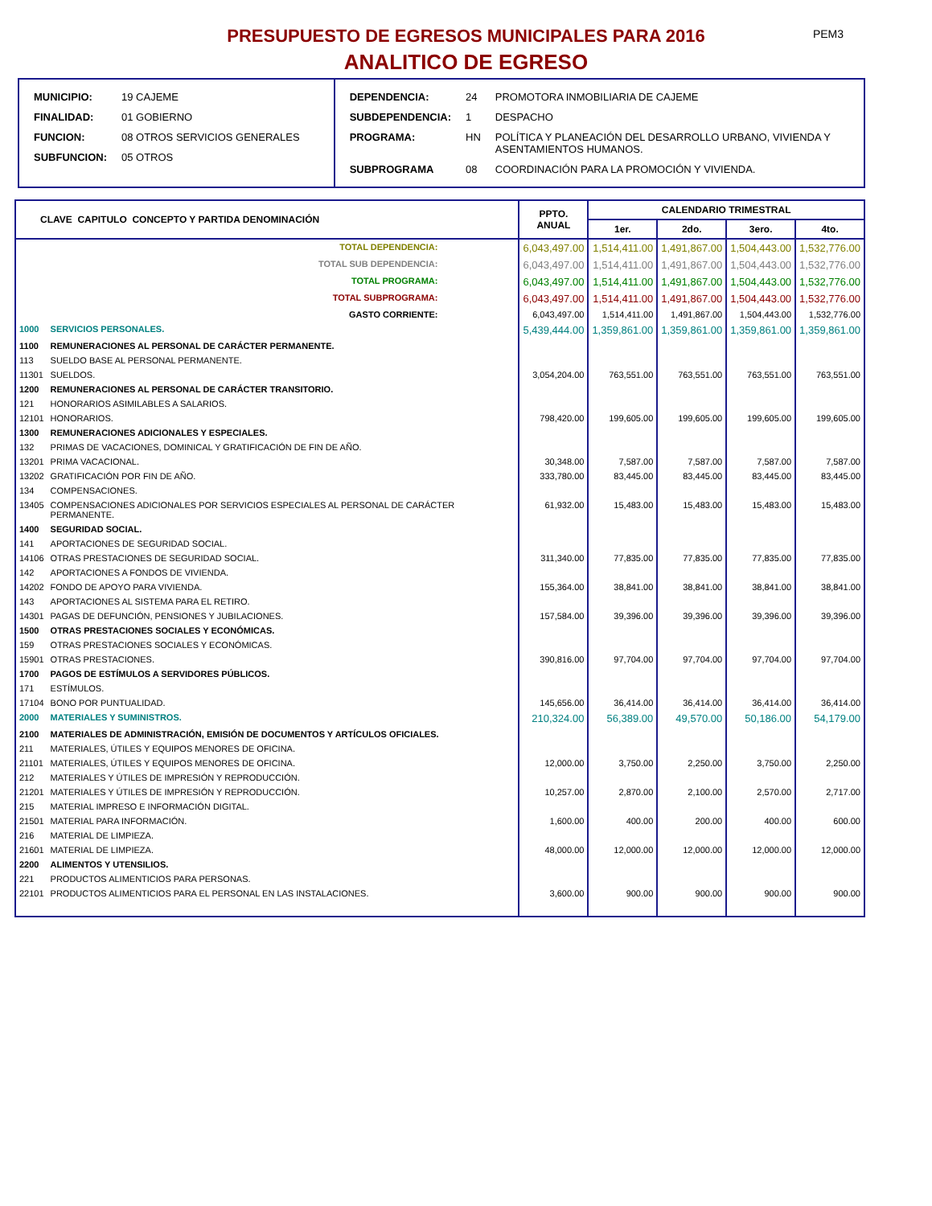PRESUPUESTO DE EGRESOS MUNICIPALES PARA 2016 PEM3
ANALITICO DE EGRESO
| MUNICIPIO: | 19 CAJEME |
| FINALIDAD: | 01 GOBIERNO |
| FUNCION: | 08 OTROS SERVICIOS GENERALES |
| SUBFUNCION: | 05 OTROS |
| DEPENDENCIA: | 24 | PROMOTORA INMOBILIARIA DE CAJEME |
| SUBDEPENDENCIA: | 1 | DESPACHO |
| PROGRAMA: | HN | POLÍTICA Y PLANEACIÓN DEL DESARROLLO URBANO, VIVIENDA Y ASENTAMIENTOS HUMANOS. |
| SUBPROGRAMA | 08 | COORDINACIÓN PARA LA PROMOCIÓN Y VIVIENDA. |
| CLAVE CAPITULO CONCEPTO Y PARTIDA DENOMINACIÓN | | PPTO. ANUAL | CALENDARIO TRIMESTRAL | | | |
| --- | --- | --- | --- | --- | --- | --- |
| | | | 1er. | 2do. | 3ero. | 4to. |
| TOTAL DEPENDENCIA: | | 6,043,497.00 | 1,514,411.00 | 1,491,867.00 | 1,504,443.00 | 1,532,776.00 |
| TOTAL SUB DEPENDENCIA: | | 6,043,497.00 | 1,514,411.00 | 1,491,867.00 | 1,504,443.00 | 1,532,776.00 |
| TOTAL PROGRAMA: | | 6,043,497.00 | 1,514,411.00 | 1,491,867.00 | 1,504,443.00 | 1,532,776.00 |
| TOTAL SUBPROGRAMA: | | 6,043,497.00 | 1,514,411.00 | 1,491,867.00 | 1,504,443.00 | 1,532,776.00 |
| GASTO CORRIENTE: | | 6,043,497.00 | 1,514,411.00 | 1,491,867.00 | 1,504,443.00 | 1,532,776.00 |
| 1000 | SERVICIOS PERSONALES. | 5,439,444.00 | 1,359,861.00 | 1,359,861.00 | 1,359,861.00 | 1,359,861.00 |
| 1100 | REMUNERACIONES AL PERSONAL DE CARÁCTER PERMANENTE. | | | | | |
| 113 | SUELDO BASE AL PERSONAL PERMANENTE. | | | | | |
| 11301 | SUELDOS. | 3,054,204.00 | 763,551.00 | 763,551.00 | 763,551.00 | 763,551.00 |
| 1200 | REMUNERACIONES AL PERSONAL DE CARÁCTER TRANSITORIO. | | | | | |
| 121 | HONORARIOS ASIMILABLES A SALARIOS. | | | | | |
| 12101 | HONORARIOS. | 798,420.00 | 199,605.00 | 199,605.00 | 199,605.00 | 199,605.00 |
| 1300 | REMUNERACIONES ADICIONALES Y ESPECIALES. | | | | | |
| 132 | PRIMAS DE VACACIONES, DOMINICAL Y GRATIFICACIÓN DE FIN DE AÑO. | | | | | |
| 13201 | PRIMA VACACIONAL. | 30,348.00 | 7,587.00 | 7,587.00 | 7,587.00 | 7,587.00 |
| 13202 | GRATIFICACIÓN POR FIN DE AÑO. | 333,780.00 | 83,445.00 | 83,445.00 | 83,445.00 | 83,445.00 |
| 134 | COMPENSACIONES. | | | | | |
| 13405 | COMPENSACIONES ADICIONALES POR SERVICIOS ESPECIALES AL PERSONAL DE CARÁCTER PERMANENTE. | 61,932.00 | 15,483.00 | 15,483.00 | 15,483.00 | 15,483.00 |
| 1400 | SEGURIDAD SOCIAL. | | | | | |
| 141 | APORTACIONES DE SEGURIDAD SOCIAL. | | | | | |
| 14106 | OTRAS PRESTACIONES DE SEGURIDAD SOCIAL. | 311,340.00 | 77,835.00 | 77,835.00 | 77,835.00 | 77,835.00 |
| 142 | APORTACIONES A FONDOS DE VIVIENDA. | | | | | |
| 14202 | FONDO DE APOYO PARA VIVIENDA. | 155,364.00 | 38,841.00 | 38,841.00 | 38,841.00 | 38,841.00 |
| 143 | APORTACIONES AL SISTEMA PARA EL RETIRO. | | | | | |
| 14301 | PAGAS DE DEFUNCIÓN, PENSIONES Y JUBILACIONES. | 157,584.00 | 39,396.00 | 39,396.00 | 39,396.00 | 39,396.00 |
| 1500 | OTRAS PRESTACIONES SOCIALES Y ECONÓMICAS. | | | | | |
| 159 | OTRAS PRESTACIONES SOCIALES Y ECONÓMICAS. | | | | | |
| 15901 | OTRAS PRESTACIONES. | 390,816.00 | 97,704.00 | 97,704.00 | 97,704.00 | 97,704.00 |
| 1700 | PAGOS DE ESTÍMULOS A SERVIDORES PÚBLICOS. | | | | | |
| 171 | ESTÍMULOS. | | | | | |
| 17104 | BONO POR PUNTUALIDAD. | 145,656.00 | 36,414.00 | 36,414.00 | 36,414.00 | 36,414.00 |
| 2000 | MATERIALES Y SUMINISTROS. | 210,324.00 | 56,389.00 | 49,570.00 | 50,186.00 | 54,179.00 |
| 2100 | MATERIALES DE ADMINISTRACIÓN, EMISIÓN DE DOCUMENTOS Y ARTÍCULOS OFICIALES. | | | | | |
| 211 | MATERIALES, ÚTILES Y EQUIPOS MENORES DE OFICINA. | | | | | |
| 21101 | MATERIALES, ÚTILES Y EQUIPOS MENORES DE OFICINA. | 12,000.00 | 3,750.00 | 2,250.00 | 3,750.00 | 2,250.00 |
| 212 | MATERIALES Y ÚTILES DE IMPRESIÓN Y REPRODUCCIÓN. | | | | | |
| 21201 | MATERIALES Y ÚTILES DE IMPRESIÓN Y REPRODUCCIÓN. | 10,257.00 | 2,870.00 | 2,100.00 | 2,570.00 | 2,717.00 |
| 215 | MATERIAL IMPRESO E INFORMACIÓN DIGITAL. | | | | | |
| 21501 | MATERIAL PARA INFORMACIÓN. | 1,600.00 | 400.00 | 200.00 | 400.00 | 600.00 |
| 216 | MATERIAL DE LIMPIEZA. | | | | | |
| 21601 | MATERIAL DE LIMPIEZA. | 48,000.00 | 12,000.00 | 12,000.00 | 12,000.00 | 12,000.00 |
| 2200 | ALIMENTOS Y UTENSILIOS. | | | | | |
| 221 | PRODUCTOS ALIMENTICIOS PARA PERSONAS. | | | | | |
| 22101 | PRODUCTOS ALIMENTICIOS PARA EL PERSONAL EN LAS INSTALACIONES. | 3,600.00 | 900.00 | 900.00 | 900.00 | 900.00 |